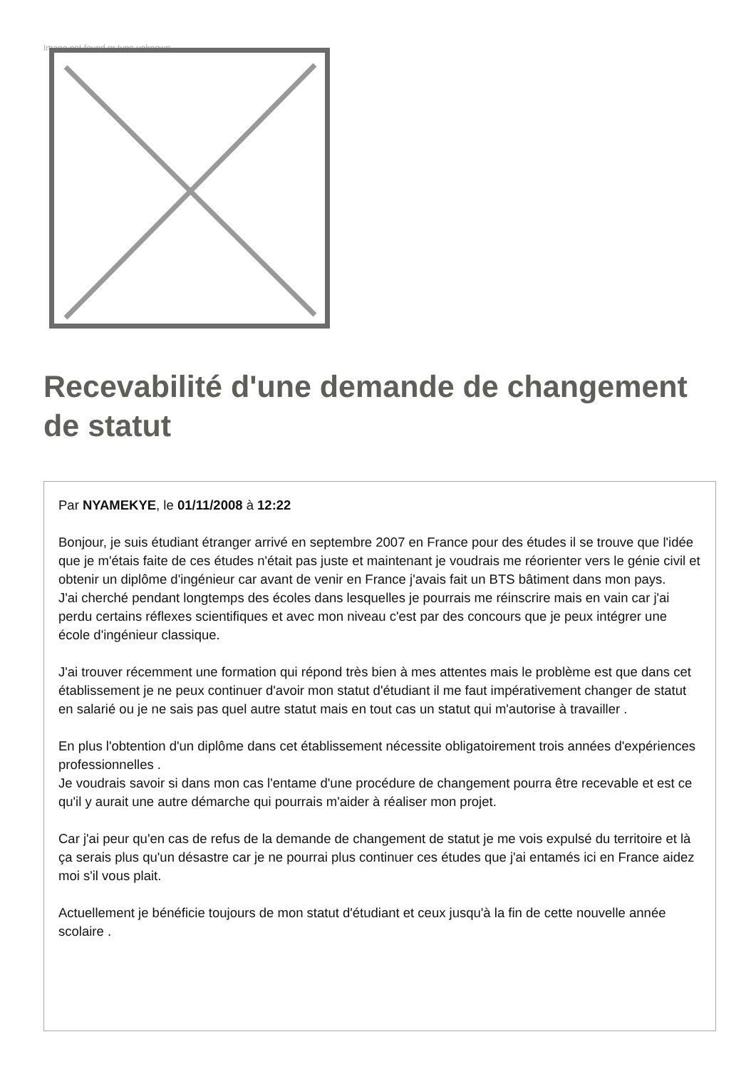Image not found or type unknown
Recevabilité d'une demande de changement de statut
Par NYAMEKYE, le 01/11/2008 à 12:22
Bonjour, je suis étudiant étranger arrivé en septembre 2007 en France pour des études il se trouve que l'idée que je m'étais faite de ces études n'était pas juste et maintenant je voudrais me réorienter vers le génie civil et obtenir un diplôme d'ingénieur car avant de venir en France j'avais fait un BTS bâtiment dans mon pays.
J'ai cherché pendant longtemps des écoles dans lesquelles je pourrais me réinscrire mais en vain car j'ai perdu certains réflexes scientifiques et avec mon niveau c'est par des concours que je peux intégrer une école d'ingénieur classique.
J'ai trouver récemment une formation qui répond très bien à mes attentes mais le problème est que dans cet établissement je ne peux continuer d'avoir mon statut d'étudiant il me faut impérativement changer de statut en salarié ou je ne sais pas quel autre statut mais en tout cas un statut qui m'autorise à travailler .
En plus l'obtention d'un diplôme dans cet établissement nécessite obligatoirement trois années d'expériences professionnelles .
Je voudrais savoir si dans mon cas l'entame d'une procédure de changement pourra être recevable et est ce qu'il y aurait une autre démarche qui pourrais m'aider à réaliser mon projet.
Car j'ai peur qu'en cas de refus de la demande de changement de statut je me vois expulsé du territoire et là ça serais plus qu'un désastre car je ne pourrai plus continuer ces études que j'ai entamés ici en France aidez moi s'il vous plait.
Actuellement je bénéficie toujours de mon statut d'étudiant et ceux jusqu'à la fin de cette nouvelle année scolaire .